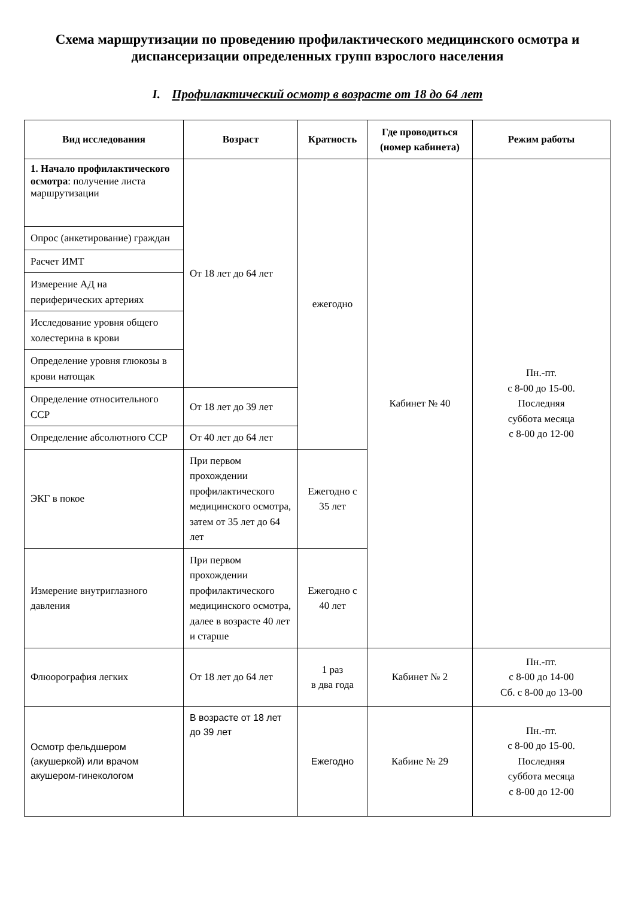Схема маршрутизации по проведению профилактического медицинского осмотра и диспансеризации определенных групп взрослого населения
I. Профилактический осмотр в возрасте от 18 до 64 лет
| Вид исследования | Возраст | Кратность | Где проводиться (номер кабинета) | Режим работы |
| --- | --- | --- | --- | --- |
| 1. Начало профилактического осмотра : получение листа маршрутизации | От 18 лет до 64 лет | ежегодно | Кабинет № 40 | Пн.-пт. с 8-00 до 15-00. Последняя суббота месяца с 8-00 до 12-00 |
| Опрос (анкетирование) граждан | | | | |
| Расчет ИМТ | | | | |
| Измерение АД на периферических артериях | | | | |
| Исследование уровня общего холестерина в крови | | | | |
| Определение уровня глюкозы в крови натощак | | | | |
| Определение относительного ССР | От 18 лет до 39 лет | | | |
| Определение абсолютного ССР | От 40 лет до 64 лет | | | |
| ЭКГ в покое | При первом прохождении профилактического медицинского осмотра, затем от 35 лет до 64 лет | Ежегодно с 35 лет | | |
| Измерение внутриглазного давления | При первом прохождении профилактического медицинского осмотра, далее в возрасте 40 лет и старше | Ежегодно с 40 лет | | |
| Флюорография легких | От 18 лет до 64 лет | 1 раз в два года | Кабинет № 2 | Пн.-пт. с 8-00 до 14-00 Сб. с 8-00 до 13-00 |
| Осмотр фельдшером (акушеркой) или врачом акушером-гинекологом | В возрасте от 18 лет до 39 лет | Ежегодно | Кабине № 29 | Пн.-пт. с 8-00 до 15-00. Последняя суббота месяца с 8-00 до 12-00 |